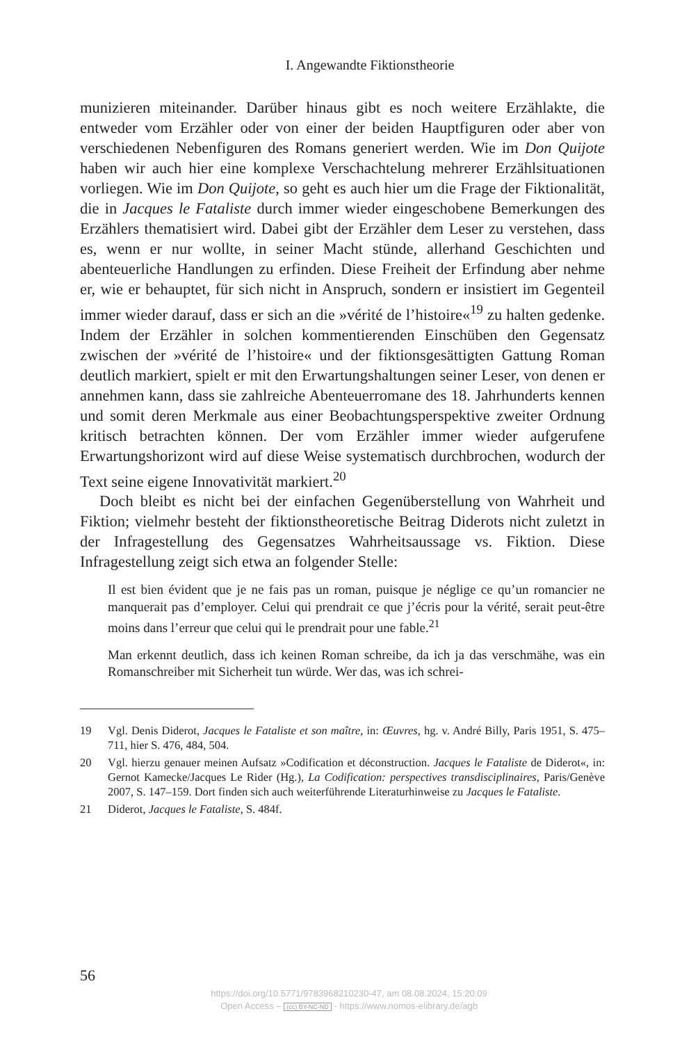I. Angewandte Fiktionstheorie
munizieren miteinander. Darüber hinaus gibt es noch weitere Erzählakte, die entweder vom Erzähler oder von einer der beiden Hauptfiguren oder aber von verschiedenen Nebenfiguren des Romans generiert werden. Wie im Don Quijote haben wir auch hier eine komplexe Verschachtelung mehrerer Erzählsituationen vorliegen. Wie im Don Quijote, so geht es auch hier um die Frage der Fiktionalität, die in Jacques le Fataliste durch immer wieder eingeschobene Bemerkungen des Erzählers thematisiert wird. Dabei gibt der Erzähler dem Leser zu verstehen, dass es, wenn er nur wollte, in seiner Macht stünde, allerhand Geschichten und abenteuerliche Handlungen zu erfinden. Diese Freiheit der Erfindung aber nehme er, wie er behauptet, für sich nicht in Anspruch, sondern er insistiert im Gegenteil immer wieder darauf, dass er sich an die »vérité de l’histoire«<sup>19</sup> zu halten gedenke. Indem der Erzähler in solchen kommentierenden Einschüben den Gegensatz zwischen der »vérité de l’histoire« und der fiktionsgesättigten Gattung Roman deutlich markiert, spielt er mit den Erwartungshaltungen seiner Leser, von denen er annehmen kann, dass sie zahlreiche Abenteuerromane des 18. Jahrhunderts kennen und somit deren Merkmale aus einer Beobachtungsperspektive zweiter Ordnung kritisch betrachten können. Der vom Erzähler immer wieder aufgerufene Erwartungshorizont wird auf diese Weise systematisch durchbrochen, wodurch der Text seine eigene Innovativität markiert.<sup>20</sup>
Doch bleibt es nicht bei der einfachen Gegenüberstellung von Wahrheit und Fiktion; vielmehr besteht der fiktionstheoretische Beitrag Diderots nicht zuletzt in der Infragestellung des Gegensatzes Wahrheitsaussage vs. Fiktion. Diese Infragestellung zeigt sich etwa an folgender Stelle:
Il est bien évident que je ne fais pas un roman, puisque je néglige ce qu’un romancier ne manquerait pas d’employer. Celui qui prendrait ce que j’écris pour la vérité, serait peut-être moins dans l’erreur que celui qui le prendrait pour une fable.<sup>21</sup>
Man erkennt deutlich, dass ich keinen Roman schreibe, da ich ja das verschmähe, was ein Romanschreiber mit Sicherheit tun würde. Wer das, was ich schrei-
19 Vgl. Denis Diderot, Jacques le Fataliste et son maître, in: Œuvres, hg. v. André Billy, Paris 1951, S. 475–711, hier S. 476, 484, 504.
20 Vgl. hierzu genauer meinen Aufsatz »Codification et déconstruction. Jacques le Fataliste de Diderot«, in: Gernot Kamecke/Jacques Le Rider (Hg.), La Codification: perspectives transdisciplinaires, Paris/Genève 2007, S. 147–159. Dort finden sich auch weiterführende Literaturhinweise zu Jacques le Fataliste.
21 Diderot, Jacques le Fataliste, S. 484f.
56
https://doi.org/10.5771/9783968210230-47, am 08.08.2024, 15:20:09
Open Access – (cc) BY-NC-ND - https://www.nomos-elibrary.de/agb